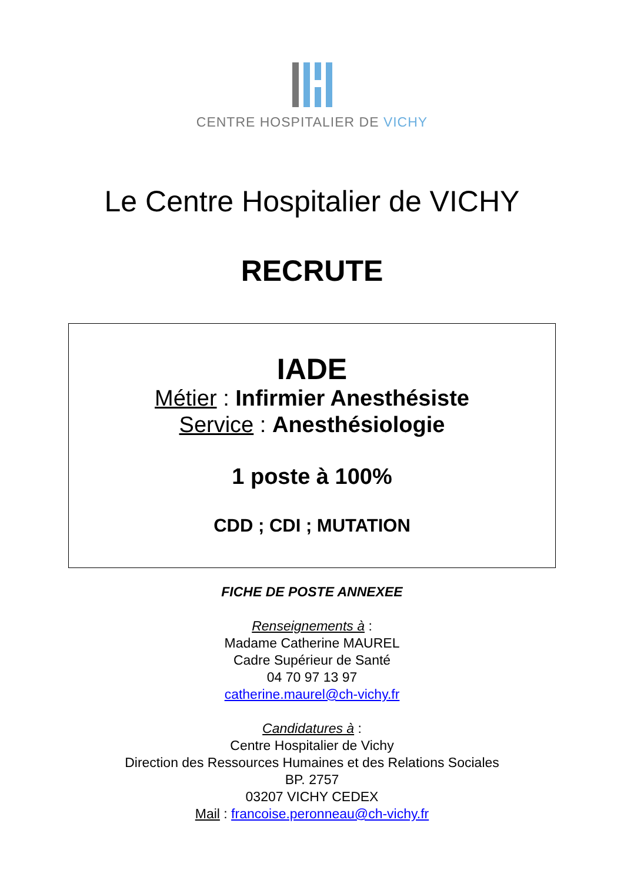CENTRE HOSPITALIER DE VICHY
Le Centre Hospitalier de VICHY
RECRUTE
IADE
Métier : Infirmier Anesthésiste
Service : Anesthésiologie
1 poste à 100%
CDD ; CDI ; MUTATION
FICHE DE POSTE ANNEXEE
Renseignements à :
Madame Catherine MAUREL
Cadre Supérieur de Santé
04 70 97 13 97
catherine.maurel@ch-vichy.fr
Candidatures à :
Centre Hospitalier de Vichy
Direction des Ressources Humaines et des Relations Sociales
BP. 2757
03207 VICHY CEDEX
Mail : francoise.peronneau@ch-vichy.fr